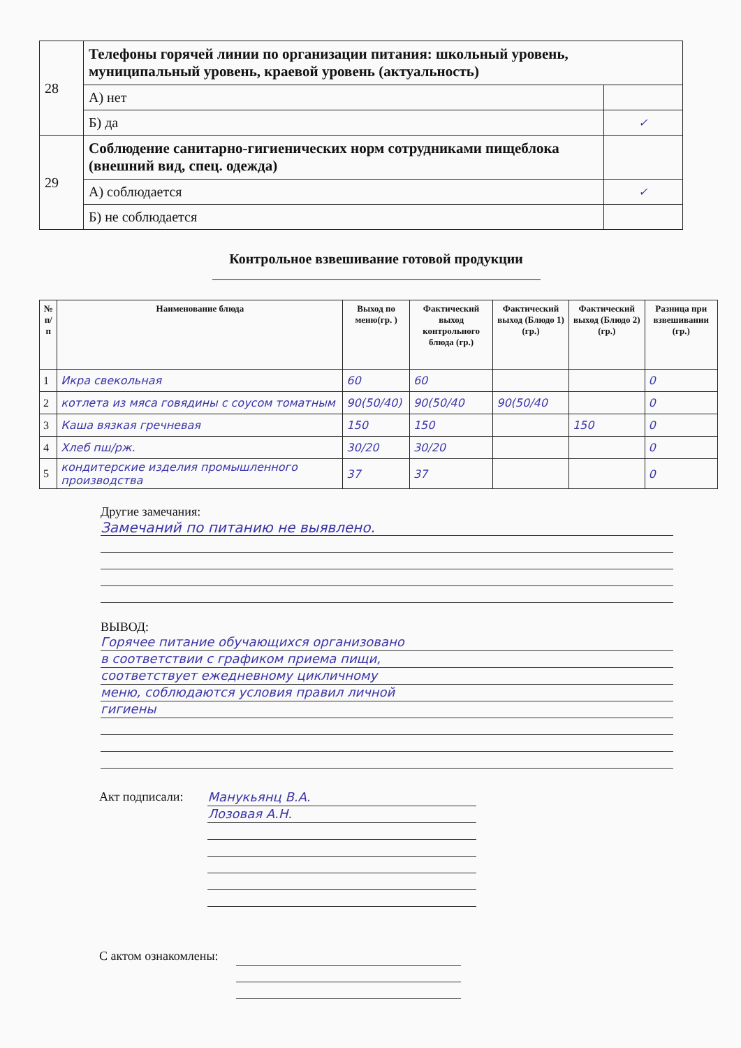| 28 | Телефоны горячей линии по организации питания: школьный уровень, муниципальный уровень, краевой уровень (актуальность) | |
| | А) нет | |
| | Б) да | ✓ |
| 29 | Соблюдение санитарно-гигиенических норм сотрудниками пищеблока (внешний вид, спец. одежда) | |
| | А) соблюдается | ✓ |
| | Б) не соблюдается | |
Контрольное взвешивание готовой продукции
| № п/п | Наименование блюда | Выход по меню(гр. ) | Фактический выход контрольного блюда (гр.) | Фактический выход (Блюдо 1) (гр.) | Фактический выход (Блюдо 2) (гр.) | Разница при взвешивании (гр.) |
| --- | --- | --- | --- | --- | --- | --- |
| 1 | Икра свекольная | 60 | 60 | | | 0 |
| 2 | котлета из мяса говядины с соусом томатным | 90(50/40) | 90(50/40 | 90(50/40 | | 0 |
| 3 | Каша вязкая гречневая | 150 | 150 | | 150 | 0 |
| 4 | Хлеб пш/рж. | 30/20 | 30/20 | | | 0 |
| 5 | кондитерские изделия промышленного производства | 37 | 37 | | | 0 |
Другие замечания:
Замечаний по питанию не выявлено.
ВЫВОД:
Горячее питание обучающихся организовано
в соответствии с графиком приема пищи,
соответствует ежедневному цикличному
меню, соблюдаются условия правил личной
гигиены
Акт подписали:
Манукьянц В.А.
Лозовая А.Н.
С актом ознакомлены: